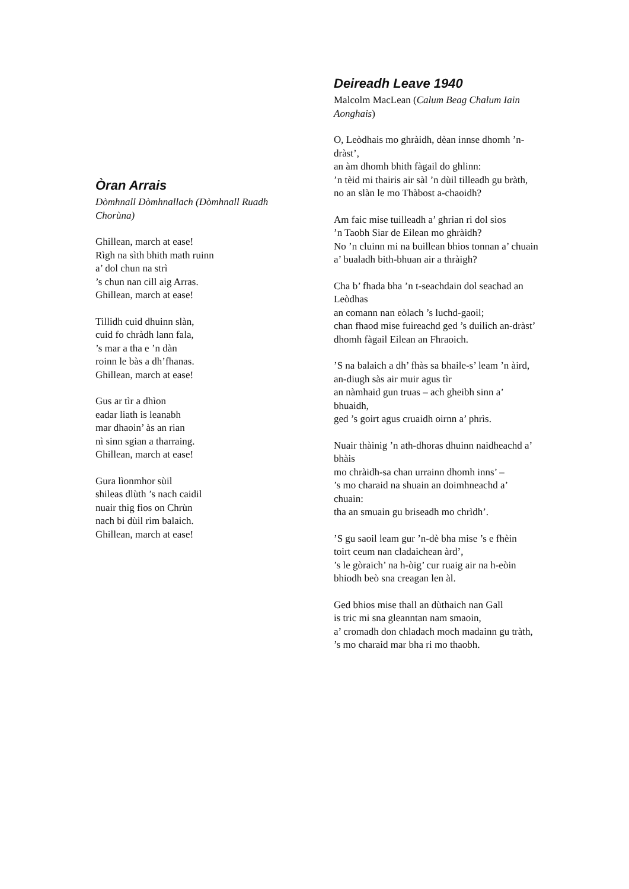Òran Arrais
Dòmhnall Dòmhnallach (Dòmhnall Ruadh Chorùna)
Ghillean, march at ease!
Rìgh na sìth bhith math ruinn
a’ dol chun na strì
’s chun nan cill aig Arras.
Ghillean, march at ease!
Tillidh cuid dhuinn slàn,
cuid fo chràdh lann fala,
’s mar a tha e ’n dàn
roinn le bàs a dh’fhanas.
Ghillean, march at ease!
Gus ar tìr a dhìon
eadar liath is leanabh
mar dhaoin’ às an rian
nì sinn sgian a tharraing.
Ghillean, march at ease!
Gura lìonmhor sùil
shileas dlùth ’s nach caidil
nuair thig fios on Chrùn
nach bi dùil rim balaich.
Ghillean, march at ease!
Deireadh Leave 1940
Malcolm MacLean (Calum Beag Chalum Iain Aonghais)
O, Leòdhais mo ghràidh, dèan innse dhomh ’n-dràst’,
an àm dhomh bhith fàgail do ghlinn:
’n tèid mi thairis air sàl ’n dùil tilleadh gu bràth,
no an slàn le mo Thàbost a-chaoidh?
Am faic mise tuilleadh a’ ghrian ri dol sìos
’n Taobh Siar de Eilean mo ghràidh?
No ’n cluinn mi na buillean bhios tonnan a’ chuain
a’ bualadh bith-bhuan air a thràigh?
Cha b’ fhada bha ’n t-seachdain dol seachad an Leòdhas
an comann nan eòlach ’s luchd-gaoil;
chan fhaod mise fuireachd ged ’s duilich an-dràst’
dhomh fàgail Eilean an Fhraoich.
’S na balaich a dh’ fhàs sa bhaile-s’ leam ’n àird,
an-diugh sàs air muir agus tìr
an nàmhaid gun truas – ach gheibh sinn a’ bhuaidh,
ged ’s goirt agus cruaidh oirnn a’ phrìs.
Nuair thàinig ’n ath-dhoras dhuinn naidheachd a’ bhàis
mo chràidh-sa chan urrainn dhomh inns’ –
’s mo charaid na shuain an doimhneachd a’ chuain:
tha an smuain gu briseadh mo chrìdh’.
’S gu saoil leam gur ’n-dè bha mise ’s e fhèin
toirt ceum nan cladaichean àrd’,
’s le gòraich’ na h-òig’ cur ruaig air na h-eòin
bhiodh beò sna creagan len àl.
Ged bhios mise thall an dùthaich nan Gall
is tric mi sna gleanntan nam smaoin,
a’ cromadh don chladach moch madainn gu tràth,
’s mo charaid mar bha ri mo thaobh.